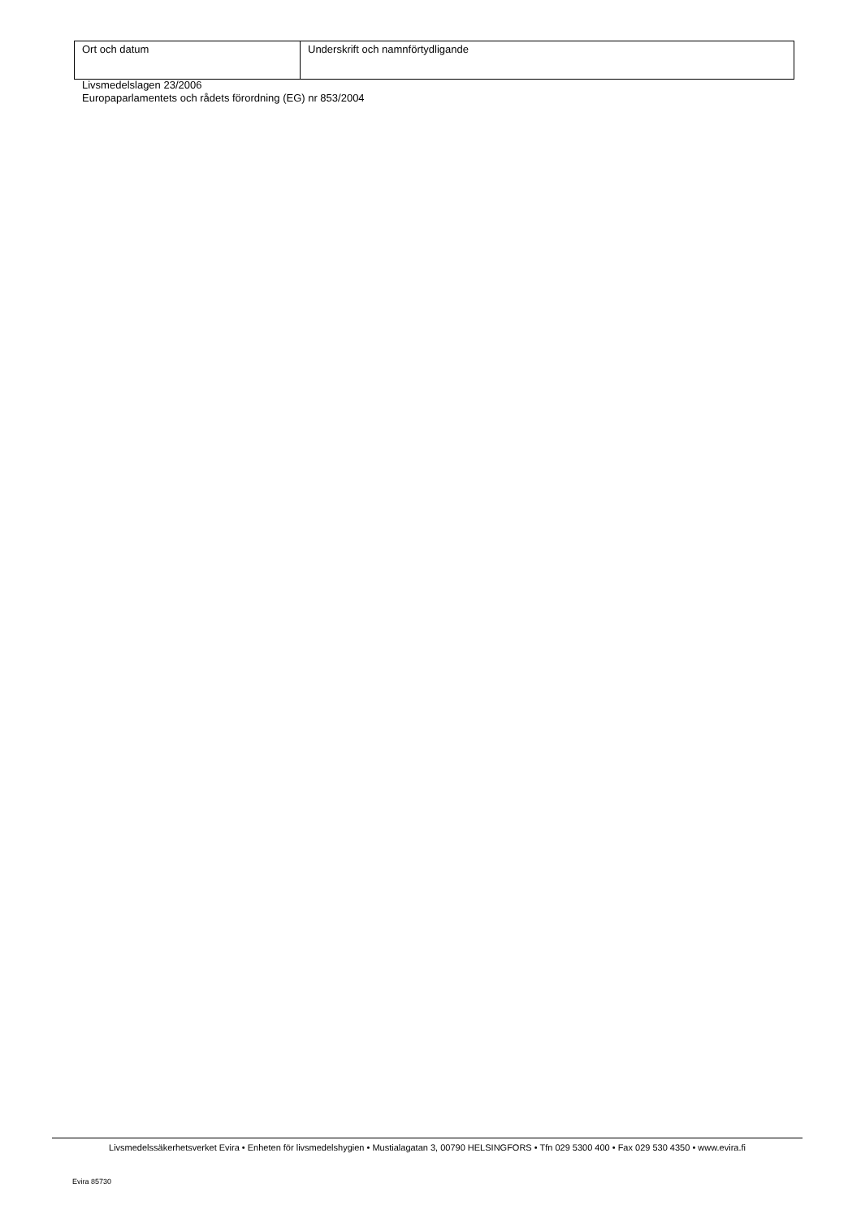| Ort och datum | Underskrift och namnförtydligande |
Livsmedelslagen 23/2006
Europaparlamentets och rådets förordning (EG) nr 853/2004
Livsmedelssäkerhetsverket Evira • Enheten för livsmedelshygien • Mustialagatan 3, 00790 HELSINGFORS • Tfn 029 5300 400 • Fax 029 530 4350 • www.evira.fi
Evira 85730